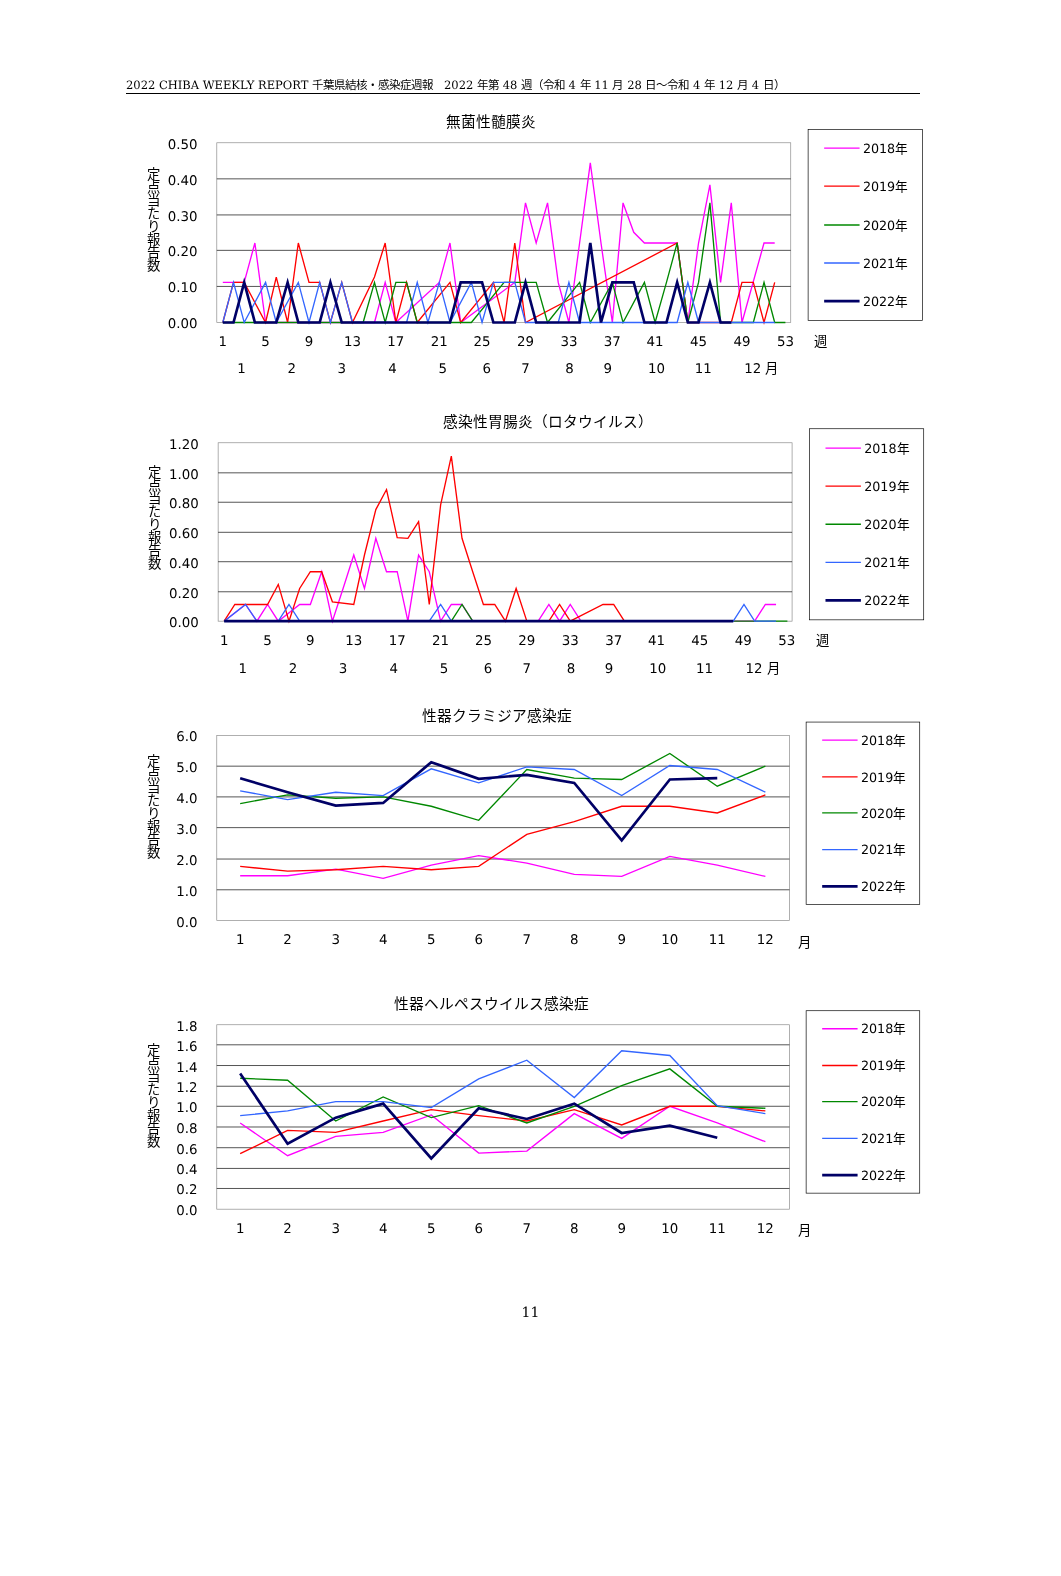2022 CHIBA WEEKLY REPORT 千葉県結核・感染症週報　2022 年第 48 週（令和 4 年 11 月 28 日～令和 4 年 12 月 4 日）
無菌性髄膜炎
0.50
0.40
0.30
0.20
0.10
0.00
定点当たり報告数
1
5
9
13
17
21
25
29
33
37
41
45
49
53
週
1
2
3
4
5
6
7
8
9
10
11
12 月
2018年
2019年
2020年
2021年
2022年
感染性胃腸炎（ロタウイルス）
1.20
1.00
0.80
0.60
0.40
0.20
0.00
定点当たり報告数
1
5
9
13
17
21
25
29
33
37
41
45
49
53
週
1
2
3
4
5
6
7
8
9
10
11
12 月
2018年
2019年
2020年
2021年
2022年
性器クラミジア感染症
6.0
5.0
4.0
3.0
2.0
1.0
0.0
定点当たり報告数
1
2
3
4
5
6
7
8
9
10
11
12
月
2018年
2019年
2020年
2021年
2022年
性器ヘルペスウイルス感染症
1.8
1.6
1.4
1.2
1.0
0.8
0.6
0.4
0.2
0.0
定点当たり報告数
1
2
3
4
5
6
7
8
9
10
11
12
月
2018年
2019年
2020年
2021年
2022年
11